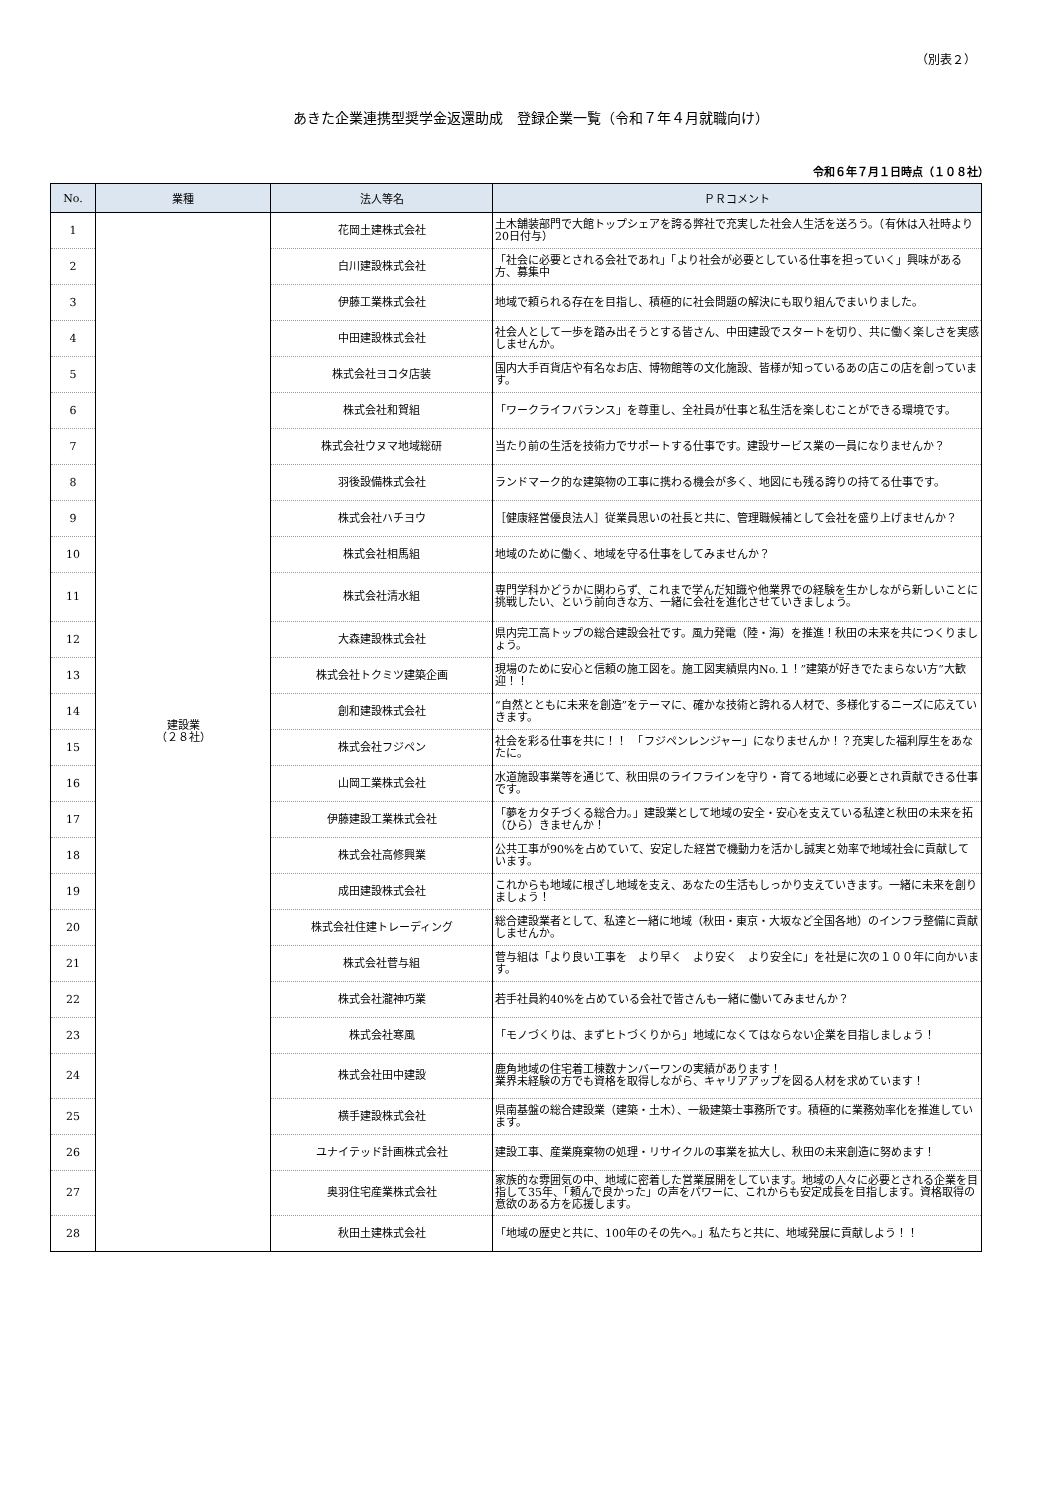（別表２）
あきた企業連携型奨学金返還助成　登録企業一覧（令和７年４月就職向け）
令和６年７月１日時点（１０８社）
| No. | 業種 | 法人等名 | ＰＲコメント |
| --- | --- | --- | --- |
| 1 | 建設業 （２８社） | 花岡土建株式会社 | 土木舗装部門で大館トップシェアを誇る弊社で充実した社会人生活を送ろう。（有休は入社時より20日付与） |
| 2 | | 白川建設株式会社 | 「社会に必要とされる会社であれ」「より社会が必要としている仕事を担っていく」興味がある方、募集中 |
| 3 | | 伊藤工業株式会社 | 地域で頼られる存在を目指し、積極的に社会問題の解決にも取り組んでまいりました。 |
| 4 | | 中田建設株式会社 | 社会人として一歩を踏み出そうとする皆さん、中田建設でスタートを切り、共に働く楽しさを実感しませんか。 |
| 5 | | 株式会社ヨコタ店装 | 国内大手百貨店や有名なお店、博物館等の文化施設、皆様が知っているあの店この店を創っています。 |
| 6 | | 株式会社和賀組 | 「ワークライフバランス」を尊重し、全社員が仕事と私生活を楽しむことができる環境です。 |
| 7 | | 株式会社ウヌマ地域総研 | 当たり前の生活を技術力でサポートする仕事です。建設サービス業の一員になりませんか？ |
| 8 | | 羽後設備株式会社 | ランドマーク的な建築物の工事に携わる機会が多く、地図にも残る誇りの持てる仕事です。 |
| 9 | | 株式会社ハチヨウ | ［健康経営優良法人］従業員思いの社長と共に、管理職候補として会社を盛り上げませんか？ |
| 10 | | 株式会社相馬組 | 地域のために働く、地域を守る仕事をしてみませんか？ |
| 11 | | 株式会社清水組 | 専門学科かどうかに関わらず、これまで学んだ知識や他業界での経験を生かしながら新しいことに挑戦したい、という前向きな方、一緒に会社を進化させていきましょう。 |
| 12 | | 大森建設株式会社 | 県内完工高トップの総合建設会社です。風力発電（陸・海）を推進！秋田の未来を共につくりましょう。 |
| 13 | | 株式会社トクミツ建築企画 | 現場のために安心と信頼の施工図を。施工図実績県内No.１！”建築が好きでたまらない方”大歓迎！！ |
| 14 | | 創和建設株式会社 | “自然とともに未来を創造”をテーマに、確かな技術と誇れる人材で、多様化するニーズに応えていきます。 |
| 15 | | 株式会社フジペン | 社会を彩る仕事を共に！！ 「フジペンレンジャー」になりませんか！？充実した福利厚生をあなたに。 |
| 16 | | 山岡工業株式会社 | 水道施設事業等を通じて、秋田県のライフラインを守り・育てる地域に必要とされ貢献できる仕事です。 |
| 17 | | 伊藤建設工業株式会社 | 「夢をカタチづくる総合力。」建設業として地域の安全・安心を支えている私達と秋田の未来を拓（ひら）きませんか！ |
| 18 | | 株式会社高修興業 | 公共工事が90%を占めていて、安定した経営で機動力を活かし誠実と効率で地域社会に貢献しています。 |
| 19 | | 成田建設株式会社 | これからも地域に根ざし地域を支え、あなたの生活もしっかり支えていきます。一緒に未来を創りましょう！ |
| 20 | | 株式会社住建トレーディング | 総合建設業者として、私達と一緒に地域（秋田・東京・大坂など全国各地）のインフラ整備に貢献しませんか。 |
| 21 | | 株式会社菅与組 | 菅与組は「より良い工事を より早く より安く より安全に」を社是に次の１００年に向かいます。 |
| 22 | | 株式会社瀧神巧業 | 若手社員約40%を占めている会社で皆さんも一緒に働いてみませんか？ |
| 23 | | 株式会社寒風 | 「モノづくりは、まずヒトづくりから」地域になくてはならない企業を目指しましょう！ |
| 24 | | 株式会社田中建設 | 鹿角地域の住宅着工棟数ナンバーワンの実績があります！ 業界未経験の方でも資格を取得しながら、キャリアアップを図る人材を求めています！ |
| 25 | | 横手建設株式会社 | 県南基盤の総合建設業（建築・土木）、一級建築士事務所です。積極的に業務効率化を推進しています。 |
| 26 | | ユナイテッド計画株式会社 | 建設工事、産業廃棄物の処理・リサイクルの事業を拡大し、秋田の未来創造に努めます！ |
| 27 | | 奥羽住宅産業株式会社 | 家族的な雰囲気の中、地域に密着した営業展開をしています。地域の人々に必要とされる企業を目指して35年、「頼んで良かった」の声をパワーに、これからも安定成長を目指します。資格取得の意欲のある方を応援します。 |
| 28 | | 秋田土建株式会社 | 「地域の歴史と共に、100年のその先へ。」私たちと共に、地域発展に貢献しよう！！ |